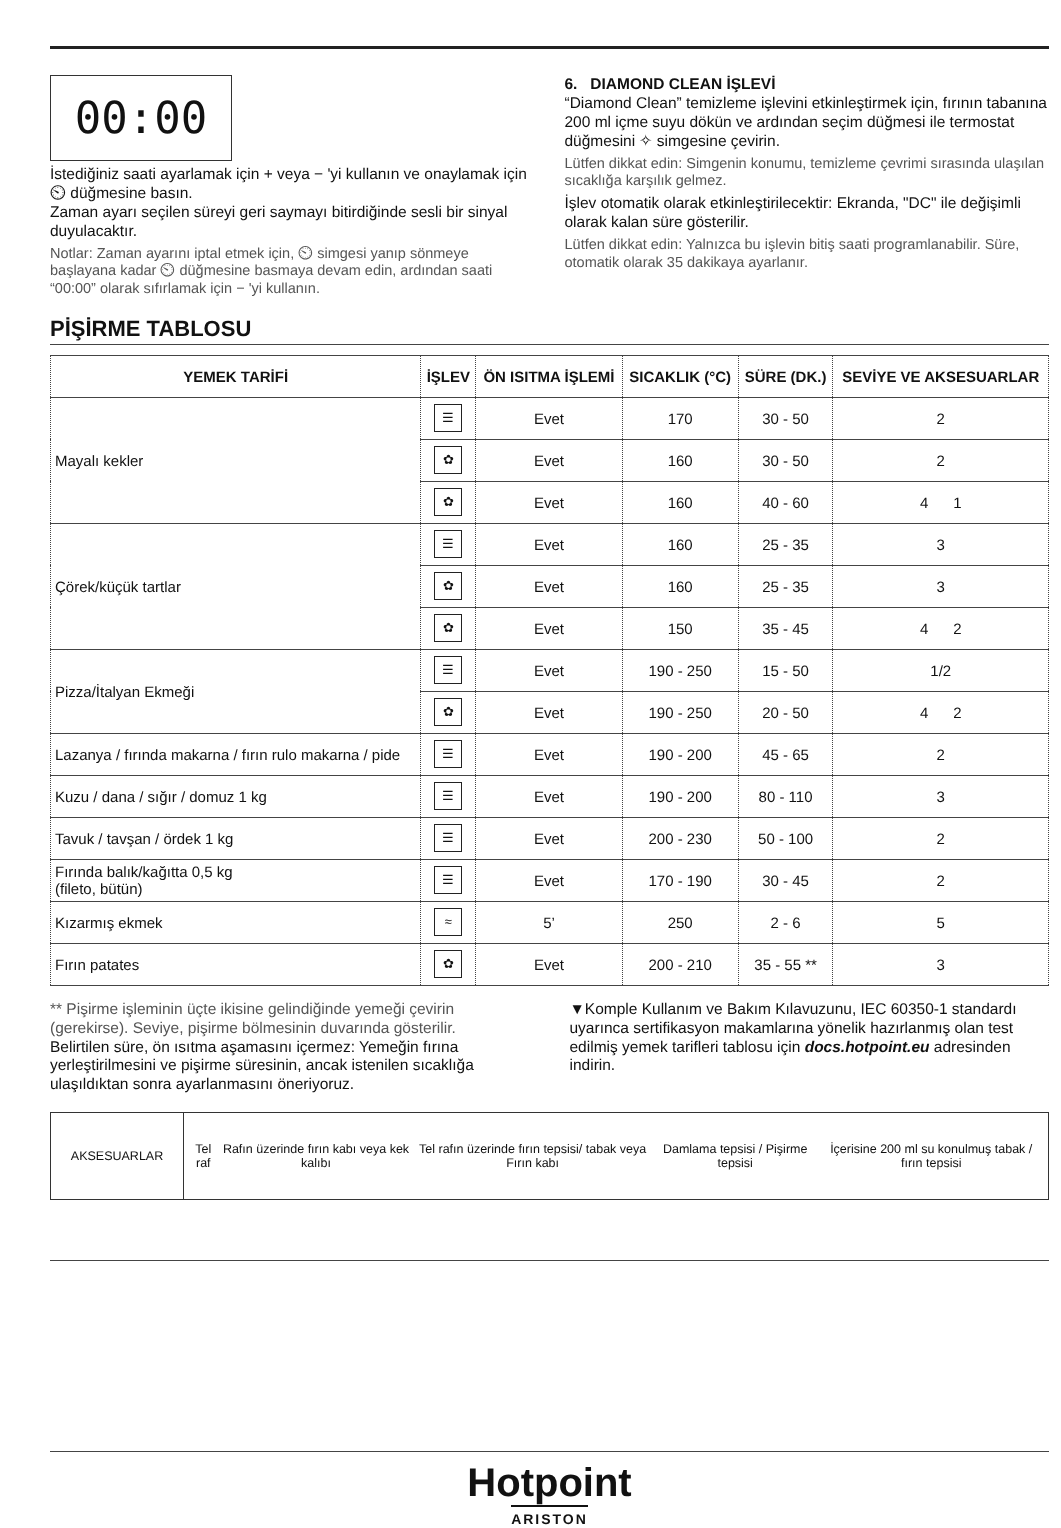00:00
İstediğiniz saati ayarlamak için + veya − 'yi kullanın ve onaylamak için ⏲ düğmesine basın.
Zaman ayarı seçilen süreyi geri saymayı bitirdiğinde sesli bir sinyal duyulacaktır.
Notlar: Zaman ayarını iptal etmek için, ⏲ simgesi yanıp sönmeye başlayana kadar ⏲ düğmesine basmaya devam edin, ardından saati “00:00” olarak sıfırlamak için − 'yi kullanın.
6. DIAMOND CLEAN İŞLEVİ
“Diamond Clean” temizleme işlevini etkinleştirmek için, fırının tabanına 200 ml içme suyu dökün ve ardından seçim düğmesi ile termostat düğmesini ✧ simgesine çevirin.
Lütfen dikkat edin: Simgenin konumu, temizleme çevrimi sırasında ulaşılan sıcaklığa karşılık gelmez.
İşlev otomatik olarak etkinleştirilecektir: Ekranda, "DC" ile değişimli olarak kalan süre gösterilir.
Lütfen dikkat edin: Yalnızca bu işlevin bitiş saati programlanabilir. Süre, otomatik olarak 35 dakikaya ayarlanır.
PİŞİRME TABLOSU
| YEMEK TARİFİ | İŞLEV | ÖN ISITMA İŞLEMİ | SICAKLIK (°C) | SÜRE (DK.) | SEVİYE VE AKSESUARLAR |
| --- | --- | --- | --- | --- | --- |
| Mayalı kekler | ☰ | Evet | 170 | 30 - 50 | 2 |
| | ✿ | Evet | 160 | 30 - 50 | 2 |
| | ✿ | Evet | 160 | 40 - 60 | 4 1 |
| Çörek/küçük tartlar | ☰ | Evet | 160 | 25 - 35 | 3 |
| | ✿ | Evet | 160 | 25 - 35 | 3 |
| | ✿ | Evet | 150 | 35 - 45 | 4 2 |
| Pizza/İtalyan Ekmeği | ☰ | Evet | 190 - 250 | 15 - 50 | 1/2 |
| | ✿ | Evet | 190 - 250 | 20 - 50 | 4 2 |
| Lazanya / fırında makarna / fırın rulo makarna / pide | ☰ | Evet | 190 - 200 | 45 - 65 | 2 |
| Kuzu / dana / sığır / domuz 1 kg | ☰ | Evet | 190 - 200 | 80 - 110 | 3 |
| Tavuk / tavşan / ördek 1 kg | ☰ | Evet | 200 - 230 | 50 - 100 | 2 |
| Fırında balık/kağıtta 0,5 kg (fileto, bütün) | ☰ | Evet | 170 - 190 | 30 - 45 | 2 |
| Kızarmış ekmek | ≈ | 5’ | 250 | 2 - 6 | 5 |
| Fırın patates | ✿ | Evet | 200 - 210 | 35 - 55 ** | 3 |
** Pişirme işleminin üçte ikisine gelindiğinde yemeği çevirin (gerekirse). Seviye, pişirme bölmesinin duvarında gösterilir.
Belirtilen süre, ön ısıtma aşamasını içermez: Yemeğin fırına yerleştirilmesini ve pişirme süresinin, ancak istenilen sıcaklığa ulaşıldıktan sonra ayarlanmasını öneriyoruz.
▼Komple Kullanım ve Bakım Kılavuzunu, IEC 60350-1 standardı uyarınca sertifikasyon makamlarına yönelik hazırlanmış olan test edilmiş yemek tarifleri tablosu için docs.hotpoint.eu adresinden indirin.
| AKSESUARLAR | / Tel raf / Rafın üzerinde fırın kabı veya kek kalıbı / Tel rafın üzerinde fırın tepsisi/ tabak veya Fırın kabı / Damlama tepsisi / Pişirme tepsisi / İçerisine 200 ml su konulmuş tabak / fırın tepsisi / |
Hotpoint
ARISTON